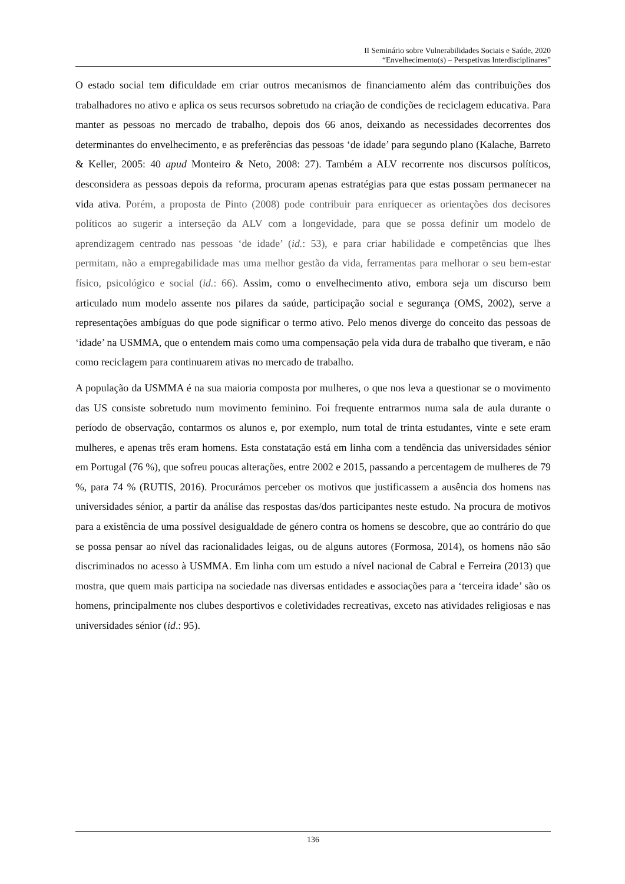II Seminário sobre Vulnerabilidades Sociais e Saúde, 2020
“Envelhecimento(s) – Perspetivas Interdisciplinares”
O estado social tem dificuldade em criar outros mecanismos de financiamento além das contribuições dos trabalhadores no ativo e aplica os seus recursos sobretudo na criação de condições de reciclagem educativa. Para manter as pessoas no mercado de trabalho, depois dos 66 anos, deixando as necessidades decorrentes dos determinantes do envelhecimento, e as preferências das pessoas ‘de idade’ para segundo plano (Kalache, Barreto & Keller, 2005: 40 apud Monteiro & Neto, 2008: 27). Também a ALV recorrente nos discursos políticos, desconsidera as pessoas depois da reforma, procuram apenas estratégias para que estas possam permanecer na vida ativa. Porém, a proposta de Pinto (2008) pode contribuir para enriquecer as orientações dos decisores políticos ao sugerir a interseção da ALV com a longevidade, para que se possa definir um modelo de aprendizagem centrado nas pessoas ‘de idade’ (id.: 53), e para criar habilidade e competências que lhes permitam, não a empregabilidade mas uma melhor gestão da vida, ferramentas para melhorar o seu bem-estar físico, psicológico e social (id.: 66). Assim, como o envelhecimento ativo, embora seja um discurso bem articulado num modelo assente nos pilares da saúde, participação social e segurança (OMS, 2002), serve a representações ambíguas do que pode significar o termo ativo. Pelo menos diverge do conceito das pessoas de ‘idade’ na USMMA, que o entendem mais como uma compensação pela vida dura de trabalho que tiveram, e não como reciclagem para continuarem ativas no mercado de trabalho.
A população da USMMA é na sua maioria composta por mulheres, o que nos leva a questionar se o movimento das US consiste sobretudo num movimento feminino. Foi frequente entrarmos numa sala de aula durante o período de observação, contarmos os alunos e, por exemplo, num total de trinta estudantes, vinte e sete eram mulheres, e apenas três eram homens. Esta constatação está em linha com a tendência das universidades sénior em Portugal (76 %), que sofreu poucas alterações, entre 2002 e 2015, passando a percentagem de mulheres de 79 %, para 74 % (RUTIS, 2016). Procurámos perceber os motivos que justificassem a ausência dos homens nas universidades sénior, a partir da análise das respostas das/dos participantes neste estudo. Na procura de motivos para a existência de uma possível desigualdade de género contra os homens se descobre, que ao contrário do que se possa pensar ao nível das racionalidades leigas, ou de alguns autores (Formosa, 2014), os homens não são discriminados no acesso à USMMA. Em linha com um estudo a nível nacional de Cabral e Ferreira (2013) que mostra, que quem mais participa na sociedade nas diversas entidades e associações para a ‘terceira idade’ são os homens, principalmente nos clubes desportivos e coletividades recreativas, exceto nas atividades religiosas e nas universidades sénior (id.: 95).
136